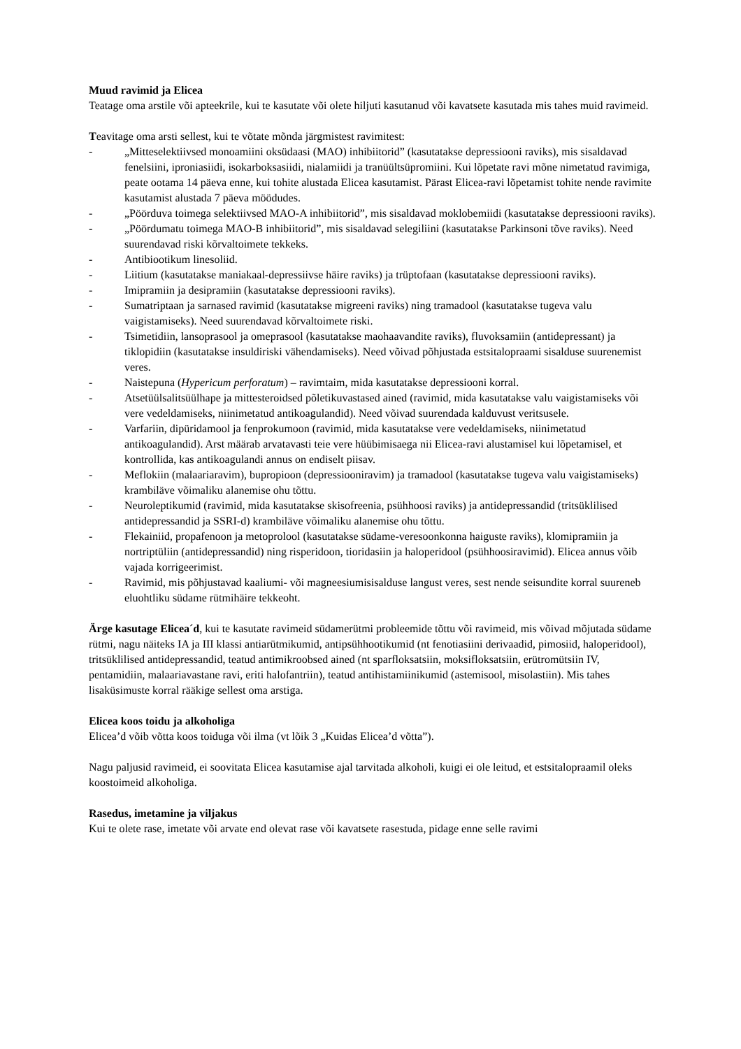Muud ravimid ja Elicea
Teatage oma arstile või apteekrile, kui te kasutate või olete hiljuti kasutanud või kavatsete kasutada mis tahes muid ravimeid.
Teavitage oma arsti sellest, kui te võtate mõnda järgmistest ravimitest:
- „Mitteselektiivsed monoamiini oksüdaasi (MAO) inhibiitorid” (kasutatakse depressiooni raviks), mis sisaldavad fenelsiini, iproniasiidi, isokarboksasiidi, nialamiidi ja tranüültsüpromiini. Kui lõpetate ravi mõne nimetatud ravimiga, peate ootama 14 päeva enne, kui tohite alustada Elicea kasutamist. Pärast Elicea-ravi lõpetamist tohite nende ravimite kasutamist alustada 7 päeva möödudes.
- „Pöörduva toimega selektiivsed MAO-A inhibiitorid”, mis sisaldavad moklobemiidi (kasutatakse depressiooni raviks).
- „Pöördumatu toimega MAO-B inhibiitorid”, mis sisaldavad selegiliini (kasutatakse Parkinsoni tõve raviks). Need suurendavad riski kõrvaltoimete tekkeks.
- Antibiootikum linesoliid.
- Liitium (kasutatakse maniakaal-depressiivse häire raviks) ja trüptofaan (kasutatakse depressiooni raviks).
- Imipramiin ja desipramiin (kasutatakse depressiooni raviks).
- Sumatriptaan ja sarnased ravimid (kasutatakse migreeni raviks) ning tramadool (kasutatakse tugeva valu vaigistamiseks). Need suurendavad kõrvaltoimete riski.
- Tsimetidiin, lansoprasool ja omeprasool (kasutatakse maohaavandite raviks), fluvoksamiin (antidepressant) ja tiklopidiin (kasutatakse insuldiriski vähendamiseks). Need võivad põhjustada estsitalopraami sisalduse suurenemist veres.
- Naistepuna (Hypericum perforatum) – ravimtaim, mida kasutatakse depressiooni korral.
- Atsetüülsalitsüülhape ja mittesteroidsed põletikuvastased ained (ravimid, mida kasutatakse valu vaigistamiseks või vere vedeldamiseks, niinimetatud antikoagulandid). Need võivad suurendada kalduvust veritsusele.
- Varfariin, dipüridamool ja fenprokumoon (ravimid, mida kasutatakse vere vedeldamiseks, niinimetatud antikoagulandid). Arst määrab arvatavasti teie vere hüübimisaega nii Elicea-ravi alustamisel kui lõpetamisel, et kontrollida, kas antikoagulandi annus on endiselt piisav.
- Meflokiin (malaariaravim), bupropioon (depressiooniravim) ja tramadool (kasutatakse tugeva valu vaigistamiseks) krambiläve võimaliku alanemise ohu tõttu.
- Neuroleptikumid (ravimid, mida kasutatakse skisofreenia, psühhoosi raviks) ja antidepressandid (tritsüklilised antidepressandid ja SSRI-d) krambiläve võimaliku alanemise ohu tõttu.
- Flekainiid, propafenoon ja metoprolool (kasutatakse südame-veresoonkonna haiguste raviks), klomipramiin ja nortriptüliin (antidepressandid) ning risperidoon, tioridasiin ja haloperidool (psühhoosiravimid). Elicea annus võib vajada korrigeerimist.
- Ravimid, mis põhjustavad kaaliumi- või magneesiumisisalduse langust veres, sest nende seisundite korral suureneb eluohtliku südame rütmihäire tekkeoht.
Ärge kasutage Elicea´d, kui te kasutate ravimeid südamerütmi probleemide tõttu või ravimeid, mis võivad mõjutada südame rütmi, nagu näiteks IA ja III klassi antiarütmikumid, antipsühhootikumid (nt fenotiasiini derivaadid, pimosiid, haloperidool), tritsüklilised antidepressandid, teatud antimikroobsed ained (nt sparfloksatsiin, moksifloksatsiin, erütromütsiin IV, pentamidiin, malaariavastane ravi, eriti halofantriin), teatud antihistamiinikumid (astemisool, misolastiin). Mis tahes lisaküsimuste korral rääkige sellest oma arstiga.
Elicea koos toidu ja alkoholiga
Elicea’d võib võtta koos toiduga või ilma (vt lõik 3 „Kuidas Elicea’d võtta”).
Nagu paljusid ravimeid, ei soovitata Elicea kasutamise ajal tarvitada alkoholi, kuigi ei ole leitud, et estsitalopraamil oleks koostoimeid alkoholiga.
Rasedus, imetamine ja viljakus
Kui te olete rase, imetate või arvate end olevat rase või kavatsete rasestuda, pidage enne selle ravimi